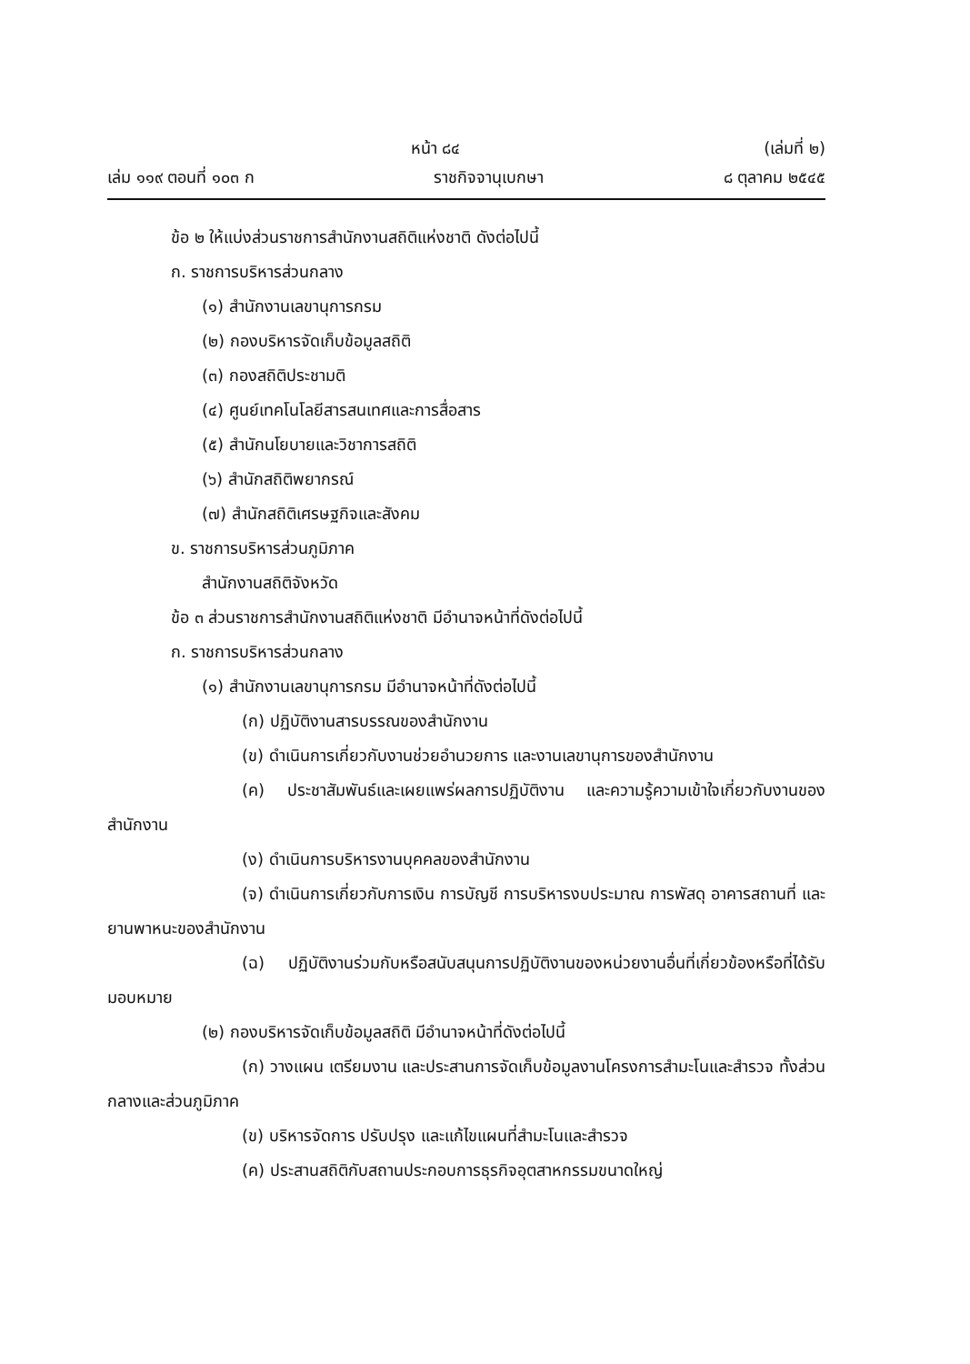หน้า ๘๔ (เล่มที่ ๒)
เล่ม ๑๑๙ ตอนที่ ๑๐๓ ก ราชกิจจานุเบกษา ๘ ตุลาคม ๒๕๔๕
ข้อ ๒ ให้แบ่งส่วนราชการสำนักงานสถิติแห่งชาติ ดังต่อไปนี้
ก. ราชการบริหารส่วนกลาง
(๑) สำนักงานเลขานุการกรม
(๒) กองบริหารจัดเก็บข้อมูลสถิติ
(๓) กองสถิติประชามติ
(๔) ศูนย์เทคโนโลยีสารสนเทศและการสื่อสาร
(๕) สำนักนโยบายและวิชาการสถิติ
(๖) สำนักสถิติพยากรณ์
(๗) สำนักสถิติเศรษฐกิจและสังคม
ข. ราชการบริหารส่วนภูมิภาค
สำนักงานสถิติจังหวัด
ข้อ ๓ ส่วนราชการสำนักงานสถิติแห่งชาติ มีอำนาจหน้าที่ดังต่อไปนี้
ก. ราชการบริหารส่วนกลาง
(๑) สำนักงานเลขานุการกรม มีอำนาจหน้าที่ดังต่อไปนี้
(ก) ปฏิบัติงานสารบรรณของสำนักงาน
(ข) ดำเนินการเกี่ยวกับงานช่วยอำนวยการ และงานเลขานุการของสำนักงาน
(ค) ประชาสัมพันธ์และเผยแพร่ผลการปฏิบัติงาน และความรู้ความเข้าใจเกี่ยวกับงานของสำนักงาน
(ง) ดำเนินการบริหารงานบุคคลของสำนักงาน
(จ) ดำเนินการเกี่ยวกับการเงิน การบัญชี การบริหารงบประมาณ การพัสดุ อาคารสถานที่ และยานพาหนะของสำนักงาน
(ฉ) ปฏิบัติงานร่วมกับหรือสนับสนุนการปฏิบัติงานของหน่วยงานอื่นที่เกี่ยวข้องหรือที่ได้รับมอบหมาย
(๒) กองบริหารจัดเก็บข้อมูลสถิติ มีอำนาจหน้าที่ดังต่อไปนี้
(ก) วางแผน เตรียมงาน และประสานการจัดเก็บข้อมูลงานโครงการสำมะโนและสำรวจ ทั้งส่วนกลางและส่วนภูมิภาค
(ข) บริหารจัดการ ปรับปรุง และแก้ไขแผนที่สำมะโนและสำรวจ
(ค) ประสานสถิติกับสถานประกอบการธุรกิจอุตสาหกรรมขนาดใหญ่